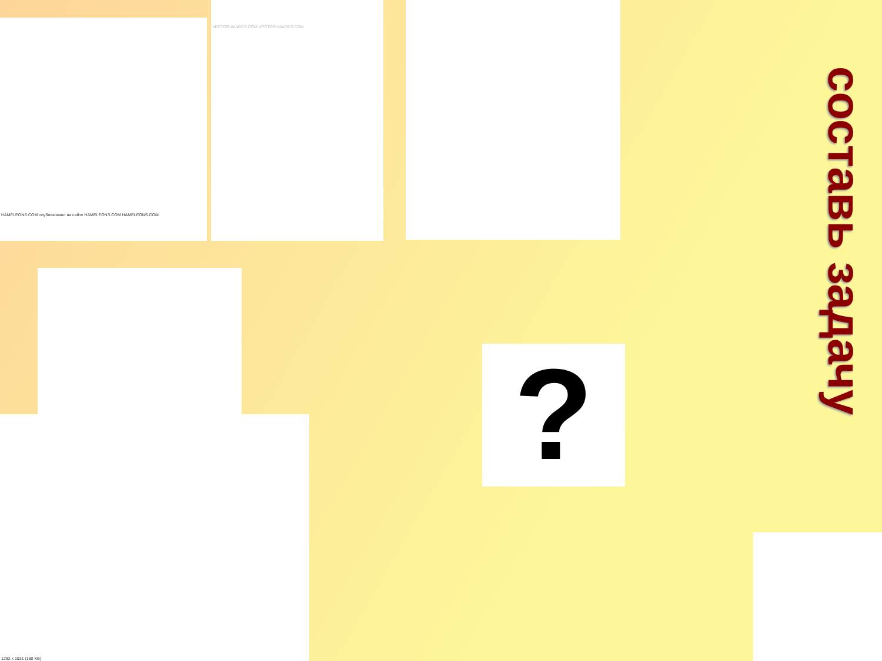HAMELEONS.COM опубликовано на сайте HAMELEONS.COM HAMELEONS.COM
VECTOR-IMAGES.COM VECTOR-IMAGES.COM
1292 x 1031 (180 KB) ?
составь задачу